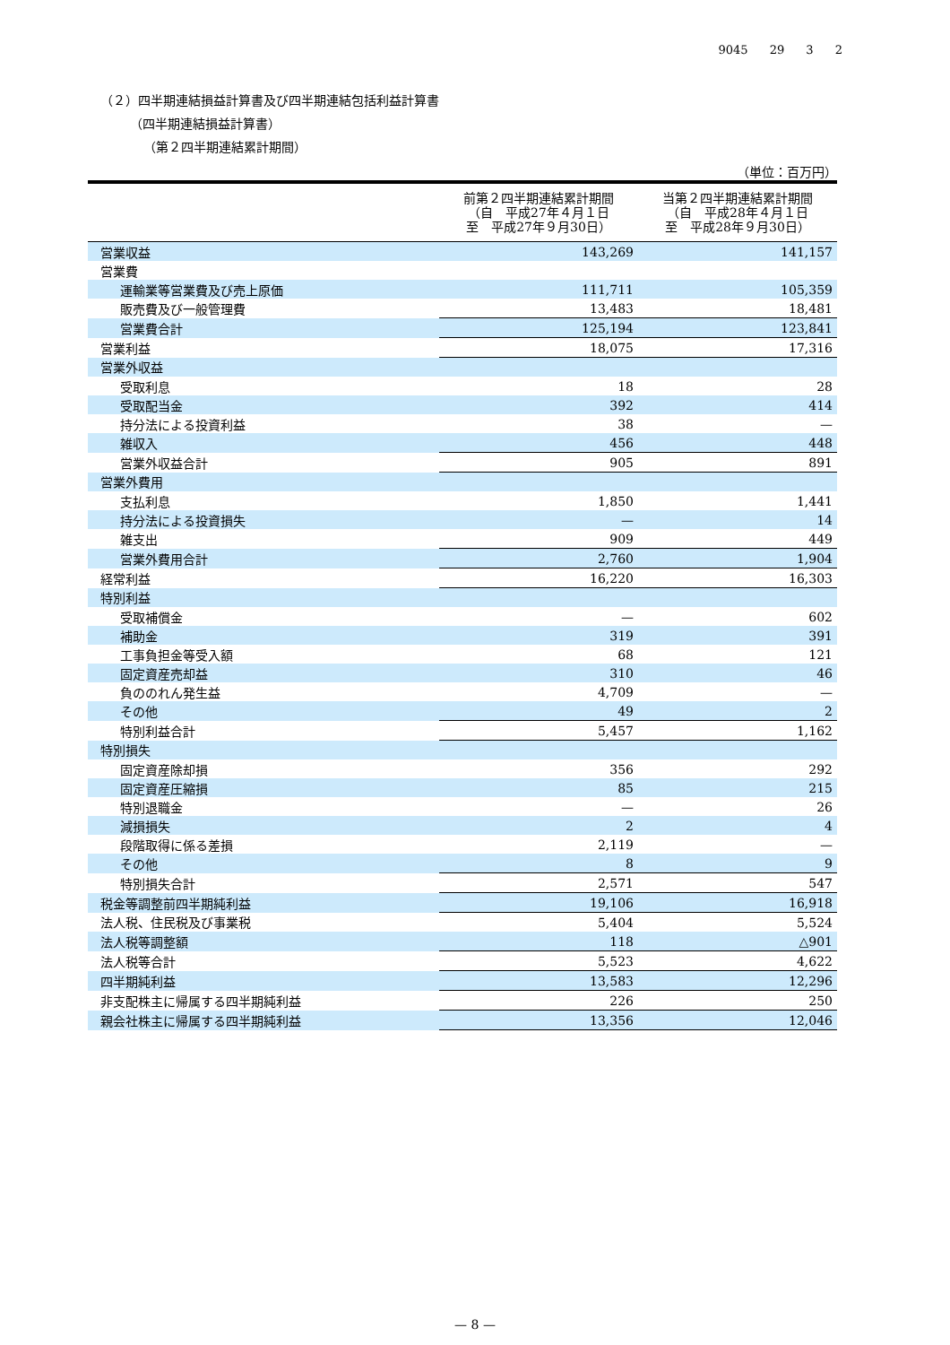9045 29 3 2
（２）四半期連結損益計算書及び四半期連結包括利益計算書
（四半期連結損益計算書）
（第２四半期連結累計期間）
（単位：百万円）
| | 前第２四半期連結累計期間 （自 平成27年４月１日 至 平成27年９月30日） | 当第２四半期連結累計期間 （自 平成28年４月１日 至 平成28年９月30日） |
| --- | --- | --- |
| 営業収益 | 143,269 | 141,157 |
| 営業費 | | |
| 運輸業等営業費及び売上原価 | 111,711 | 105,359 |
| 販売費及び一般管理費 | 13,483 | 18,481 |
| 営業費合計 | 125,194 | 123,841 |
| 営業利益 | 18,075 | 17,316 |
| 営業外収益 | | |
| 受取利息 | 18 | 28 |
| 受取配当金 | 392 | 414 |
| 持分法による投資利益 | 38 | — |
| 雑収入 | 456 | 448 |
| 営業外収益合計 | 905 | 891 |
| 営業外費用 | | |
| 支払利息 | 1,850 | 1,441 |
| 持分法による投資損失 | — | 14 |
| 雑支出 | 909 | 449 |
| 営業外費用合計 | 2,760 | 1,904 |
| 経常利益 | 16,220 | 16,303 |
| 特別利益 | | |
| 受取補償金 | — | 602 |
| 補助金 | 319 | 391 |
| 工事負担金等受入額 | 68 | 121 |
| 固定資産売却益 | 310 | 46 |
| 負ののれん発生益 | 4,709 | — |
| その他 | 49 | 2 |
| 特別利益合計 | 5,457 | 1,162 |
| 特別損失 | | |
| 固定資産除却損 | 356 | 292 |
| 固定資産圧縮損 | 85 | 215 |
| 特別退職金 | — | 26 |
| 減損損失 | 2 | 4 |
| 段階取得に係る差損 | 2,119 | — |
| その他 | 8 | 9 |
| 特別損失合計 | 2,571 | 547 |
| 税金等調整前四半期純利益 | 19,106 | 16,918 |
| 法人税、住民税及び事業税 | 5,404 | 5,524 |
| 法人税等調整額 | 118 | △901 |
| 法人税等合計 | 5,523 | 4,622 |
| 四半期純利益 | 13,583 | 12,296 |
| 非支配株主に帰属する四半期純利益 | 226 | 250 |
| 親会社株主に帰属する四半期純利益 | 13,356 | 12,046 |
— 8 —